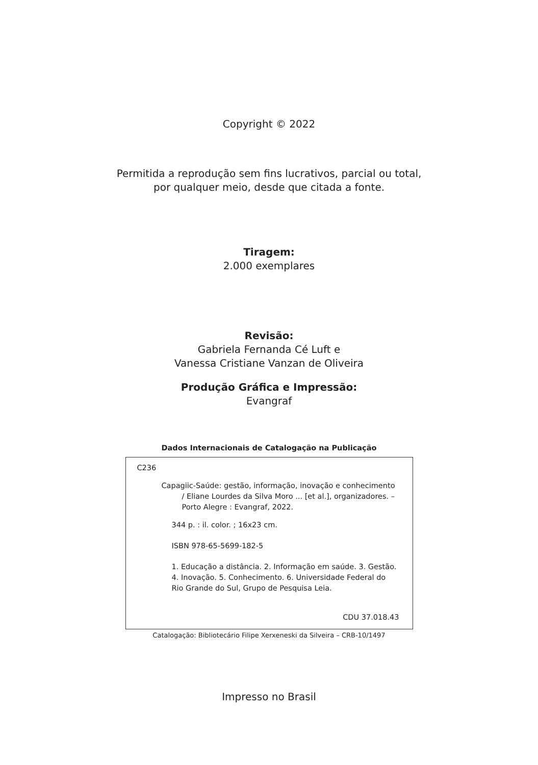Copyright © 2022
Permitida a reprodução sem fins lucrativos, parcial ou total,
por qualquer meio, desde que citada a fonte.
Tiragem:
2.000 exemplares
Revisão:
Gabriela Fernanda Cé Luft e
Vanessa Cristiane Vanzan de Oliveira
Produção Gráfica e Impressão:
Evangraf
Dados Internacionais de Catalogação na Publicação
C236
Capagiic-Saúde: gestão, informação, inovação e conhecimento / Eliane Lourdes da Silva Moro ... [et al.], organizadores. – Porto Alegre : Evangraf, 2022.
344 p. : il. color. ; 16x23 cm.
ISBN 978-65-5699-182-5
1. Educação a distância. 2. Informação em saúde. 3. Gestão. 4. Inovação. 5. Conhecimento. 6. Universidade Federal do Rio Grande do Sul, Grupo de Pesquisa Leia.
CDU 37.018.43
Catalogação: Bibliotecário Filipe Xerxeneski da Silveira – CRB-10/1497
Impresso no Brasil